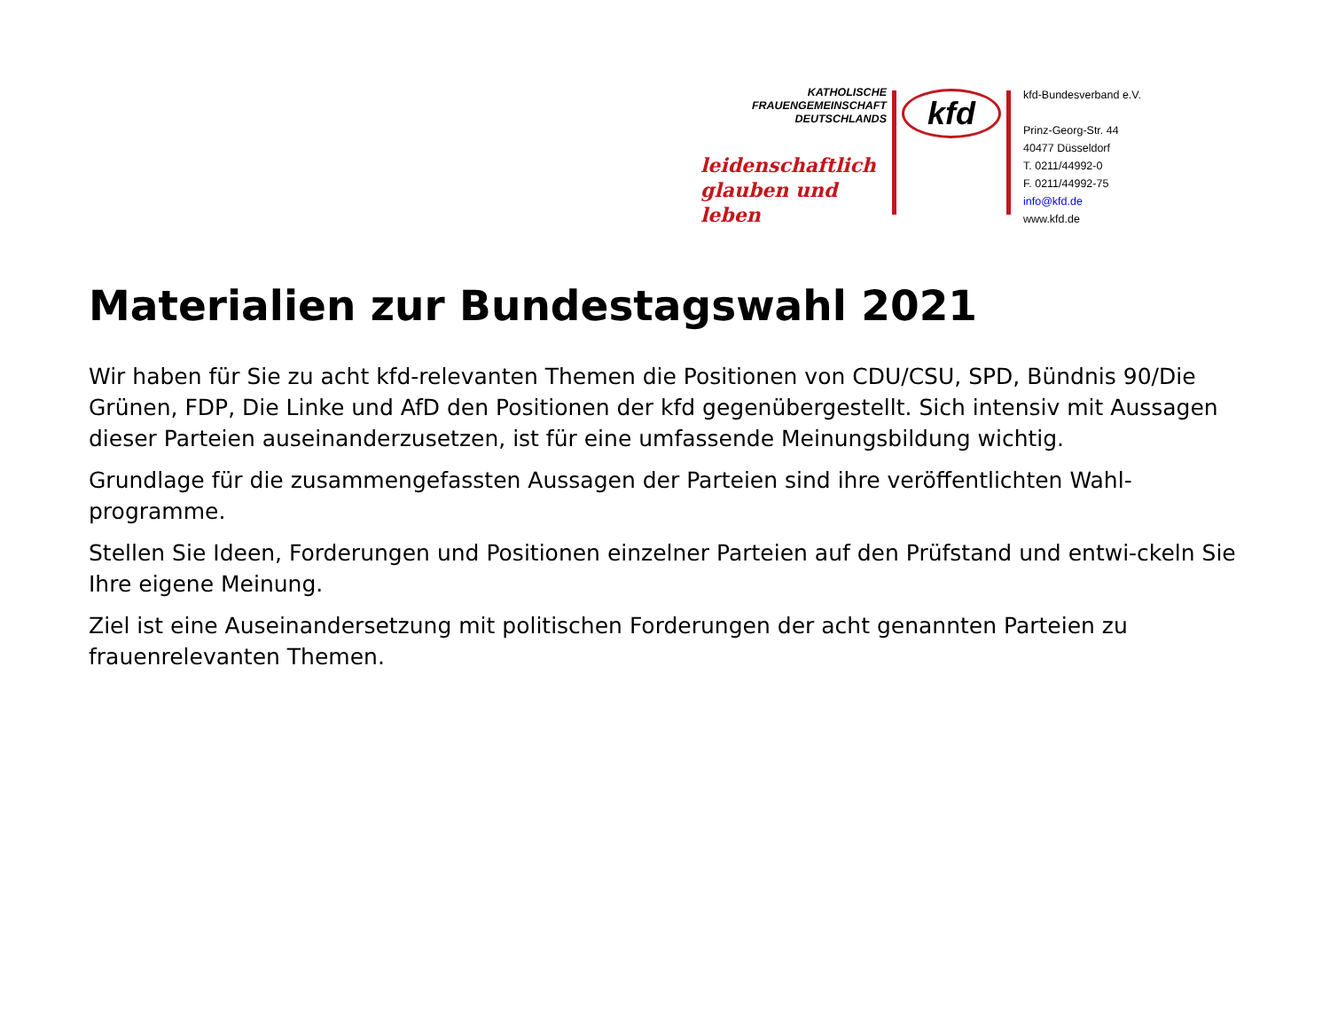KATHOLISCHE
FRAUENGEMEINSCHAFT
DEUTSCHLANDS
leidenschaftlich
glauben und leben
kfd
kfd-Bundesverband e.V.
Prinz-Georg-Str. 44
40477 Düsseldorf
T. 0211/44992-0
F. 0211/44992-75
info@kfd.de
www.kfd.de
Materialien zur Bundestagswahl 2021
Wir haben für Sie zu acht kfd-relevanten Themen die Positionen von CDU/CSU, SPD, Bündnis 90/Die Grünen, FDP, Die Linke und AfD den Positionen der kfd gegenübergestellt. Sich intensiv mit Aussagen dieser Parteien auseinanderzusetzen, ist für eine umfassende Meinungsbildung wichtig.
Grundlage für die zusammengefassten Aussagen der Parteien sind ihre veröffentlichten Wahl-programme.
Stellen Sie Ideen, Forderungen und Positionen einzelner Parteien auf den Prüfstand und entwi-ckeln Sie Ihre eigene Meinung.
Ziel ist eine Auseinandersetzung mit politischen Forderungen der acht genannten Parteien zu frauenrelevanten Themen.